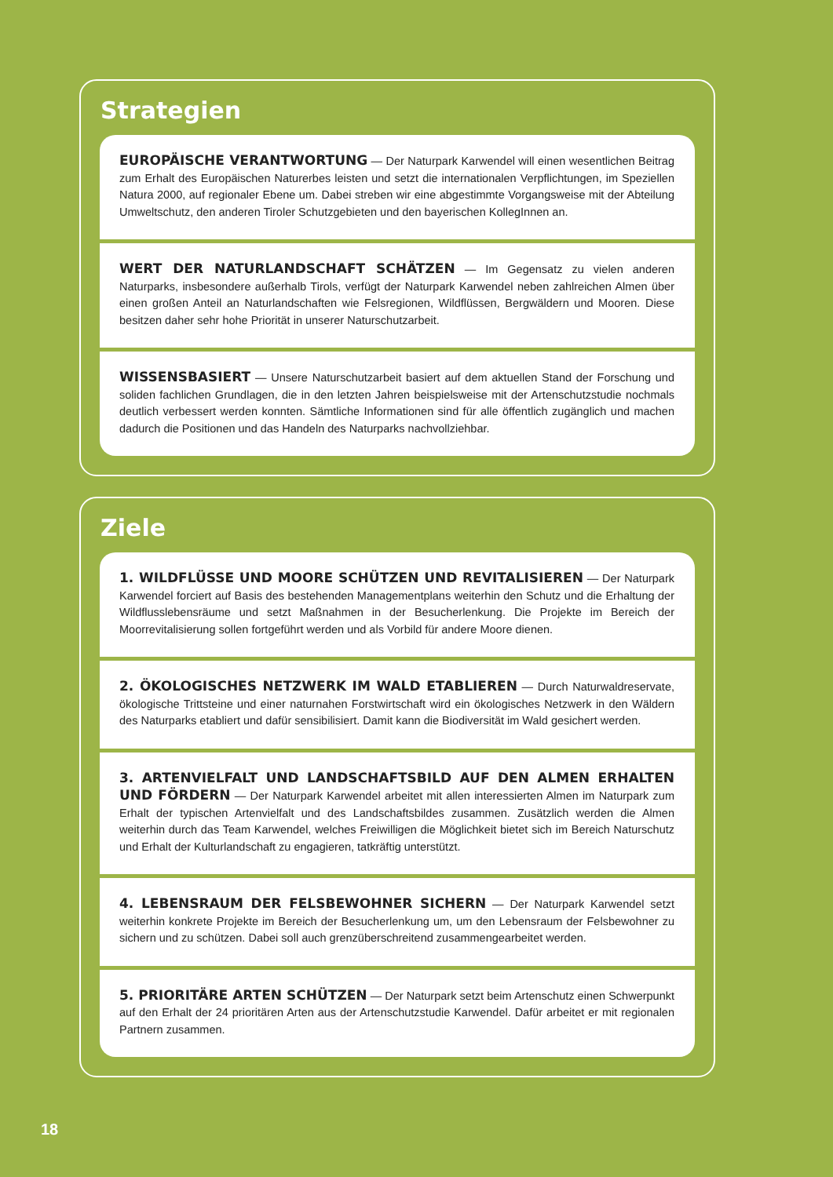Strategien
EUROPÄISCHE VERANTWORTUNG — Der Naturpark Karwendel will einen wesentlichen Beitrag zum Erhalt des Europäischen Naturerbes leisten und setzt die internationalen Verpflichtungen, im Speziellen Natura 2000, auf regionaler Ebene um. Dabei streben wir eine abgestimmte Vorgangsweise mit der Abteilung Umweltschutz, den anderen Tiroler Schutzgebieten und den bayerischen KollegInnen an.
WERT DER NATURLANDSCHAFT SCHÄTZEN — Im Gegensatz zu vielen anderen Naturparks, insbesondere außerhalb Tirols, verfügt der Naturpark Karwendel neben zahlreichen Almen über einen großen Anteil an Naturlandschaften wie Felsregionen, Wildflüssen, Bergwäldern und Mooren. Diese besitzen daher sehr hohe Priorität in unserer Naturschutzarbeit.
WISSENSBASIERT — Unsere Naturschutzarbeit basiert auf dem aktuellen Stand der Forschung und soliden fachlichen Grundlagen, die in den letzten Jahren beispielsweise mit der Artenschutzstudie nochmals deutlich verbessert werden konnten. Sämtliche Informationen sind für alle öffentlich zugänglich und machen dadurch die Positionen und das Handeln des Naturparks nachvollziehbar.
Ziele
1. WILDFLÜSSE UND MOORE SCHÜTZEN UND REVITALISIEREN — Der Naturpark Karwendel forciert auf Basis des bestehenden Managementplans weiterhin den Schutz und die Erhaltung der Wildflusslebensräume und setzt Maßnahmen in der Besucherlenkung. Die Projekte im Bereich der Moorrevitalisierung sollen fortgeführt werden und als Vorbild für andere Moore dienen.
2. ÖKOLOGISCHES NETZWERK IM WALD ETABLIEREN — Durch Naturwaldreservate, ökologische Trittsteine und einer naturnahen Forstwirtschaft wird ein ökologisches Netzwerk in den Wäldern des Naturparks etabliert und dafür sensibilisiert. Damit kann die Biodiversität im Wald gesichert werden.
3. ARTENVIELFALT UND LANDSCHAFTSBILD AUF DEN ALMEN ERHALTEN UND FÖRDERN — Der Naturpark Karwendel arbeitet mit allen interessierten Almen im Naturpark zum Erhalt der typischen Artenvielfalt und des Landschaftsbildes zusammen. Zusätzlich werden die Almen weiterhin durch das Team Karwendel, welches Freiwilligen die Möglichkeit bietet sich im Bereich Naturschutz und Erhalt der Kulturlandschaft zu engagieren, tatkräftig unterstützt.
4. LEBENSRAUM DER FELSBEWOHNER SICHERN — Der Naturpark Karwendel setzt weiterhin konkrete Projekte im Bereich der Besucherlenkung um, um den Lebensraum der Felsbewohner zu sichern und zu schützen. Dabei soll auch grenzüberschreitend zusammengearbeitet werden.
5. PRIORITÄRE ARTEN SCHÜTZEN — Der Naturpark setzt beim Artenschutz einen Schwerpunkt auf den Erhalt der 24 prioritären Arten aus der Artenschutzstudie Karwendel. Dafür arbeitet er mit regionalen Partnern zusammen.
18